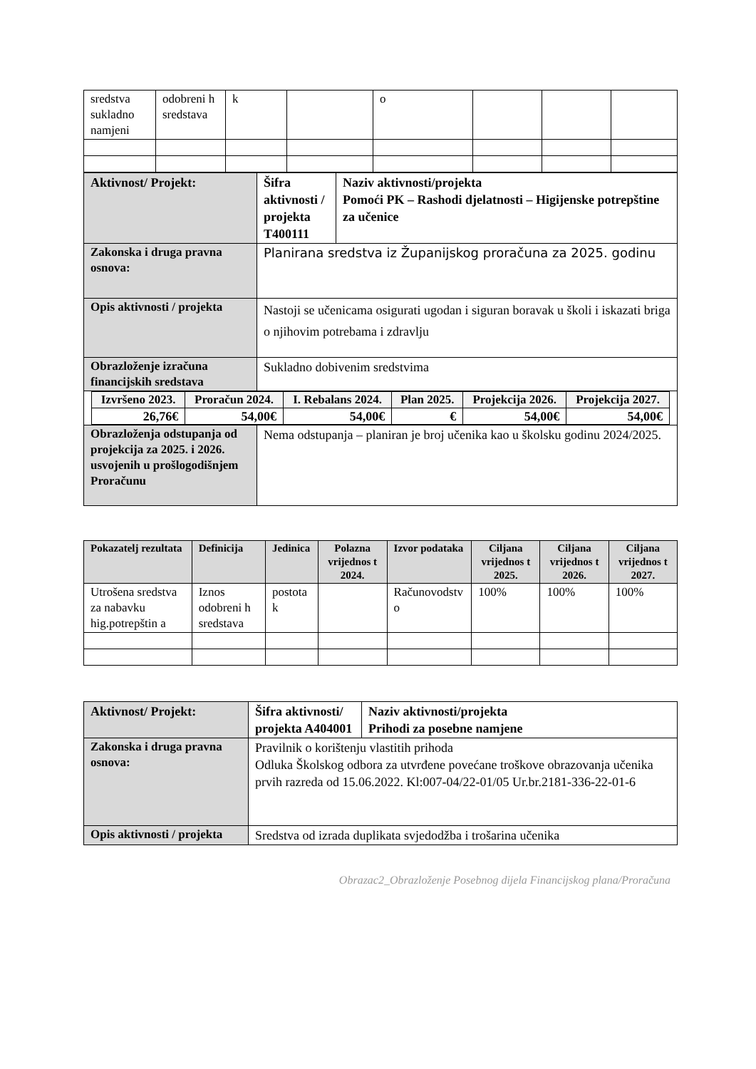| sredstva sukladno namjeni | odobreni h sredstava | k | | o | | | |
| Aktivnost/ Projekt: | Šifra aktivnosti / projekta T400111 | Naziv aktivnosti/projekta Pomoći PK – Rashodi djelatnosti – Higijenske potrepštine za učenice |
| Zakonska i druga pravna osnova: | Planirana sredstva iz Županijskog proračuna za 2025. godinu | |
| Opis aktivnosti / projekta | Nastoji se učenicama osigurati ugodan i siguran boravak u školi i iskazati briga o njihovim potrebama i zdravlju | |
| Obrazloženje izračuna financijskih sredstava | Sukladno dobivenim sredstvima | |
| / Izvršeno 2023. / Proračun 2024. / I. Rebalans 2024. / Plan 2025. / Projekcija 2026. / Projekcija 2027. / / 26,76€ / 54,00€ / 54,00€ / € / 54,00€ / 54,00€ / | | |
| Obrazloženja odstupanja od projekcija za 2025. i 2026. usvojenih u prošlogodišnjem Proračunu | Nema odstupanja – planiran je broj učenika kao u školsku godinu 2024/2025. | |
| Pokazatelj rezultata | Definicija | Jedinica | Polazna vrijednos t 2024. | Izvor podataka | Ciljana vrijednos t 2025. | Ciljana vrijednos t 2026. | Ciljana vrijednos t 2027. |
| --- | --- | --- | --- | --- | --- | --- | --- |
| Utrošena sredstva za nabavku hig.potrepštin a | Iznos odobreni h sredstava | postota k | | Računovodstv o | 100% | 100% | 100% |
| Aktivnost/ Projekt: | Šifra aktivnosti/ projekta A404001 | Naziv aktivnosti/projekta Prihodi za posebne namjene |
| Zakonska i druga pravna osnova: | Pravilnik o korištenju vlastitih prihoda Odluka Školskog odbora za utvrđene povećane troškove obrazovanja učenika prvih razreda od 15.06.2022. Kl:007-04/22-01/05 Ur.br.2181-336-22-01-6 | |
| Opis aktivnosti / projekta | Sredstva od izrada duplikata svjedodžba i trošarina učenika | |
Obrazac2_Obrazloženje Posebnog dijela Financijskog plana/Proračuna